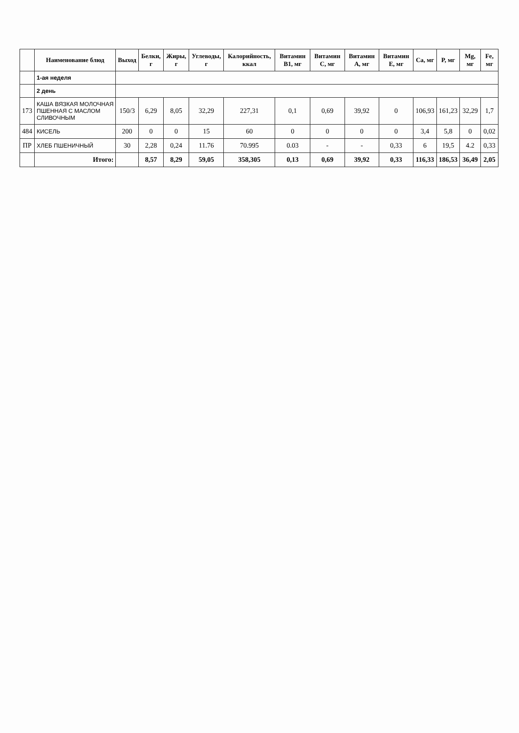| | Наименование блюд | Выход | Белки, г | Жиры, г | Углеводы, г | Калорийность, ккал | Витамин B1, мг | Витамин C, мг | Витамин A, мг | Витамин E, мг | Ca, мг | P, мг | Mg, мг | Fe, мг |
| --- | --- | --- | --- | --- | --- | --- | --- | --- | --- | --- | --- | --- | --- | --- |
| | 1-ая неделя | | | | | | | | | | | | | |
| | 2 день | | | | | | | | | | | | | |
| 173 | КАША ВЯЗКАЯ МОЛОЧНАЯ ПШЕННАЯ С МАСЛОМ СЛИВОЧНЫМ | 150/3 | 6,29 | 8,05 | 32,29 | 227,31 | 0,1 | 0,69 | 39,92 | 0 | 106,93 | 161,23 | 32,29 | 1,7 |
| 484 | КИСЕЛЬ | 200 | 0 | 0 | 15 | 60 | 0 | 0 | 0 | 0 | 3,4 | 5,8 | 0 | 0,02 |
| ПР | ХЛЕБ ПШЕНИЧНЫЙ | 30 | 2,28 | 0,24 | 11.76 | 70.995 | 0.03 | - | - | 0,33 | 6 | 19,5 | 4.2 | 0,33 |
| | Итого: | | 8,57 | 8,29 | 59,05 | 358,305 | 0,13 | 0,69 | 39,92 | 0,33 | 116,33 | 186,53 | 36,49 | 2,05 |